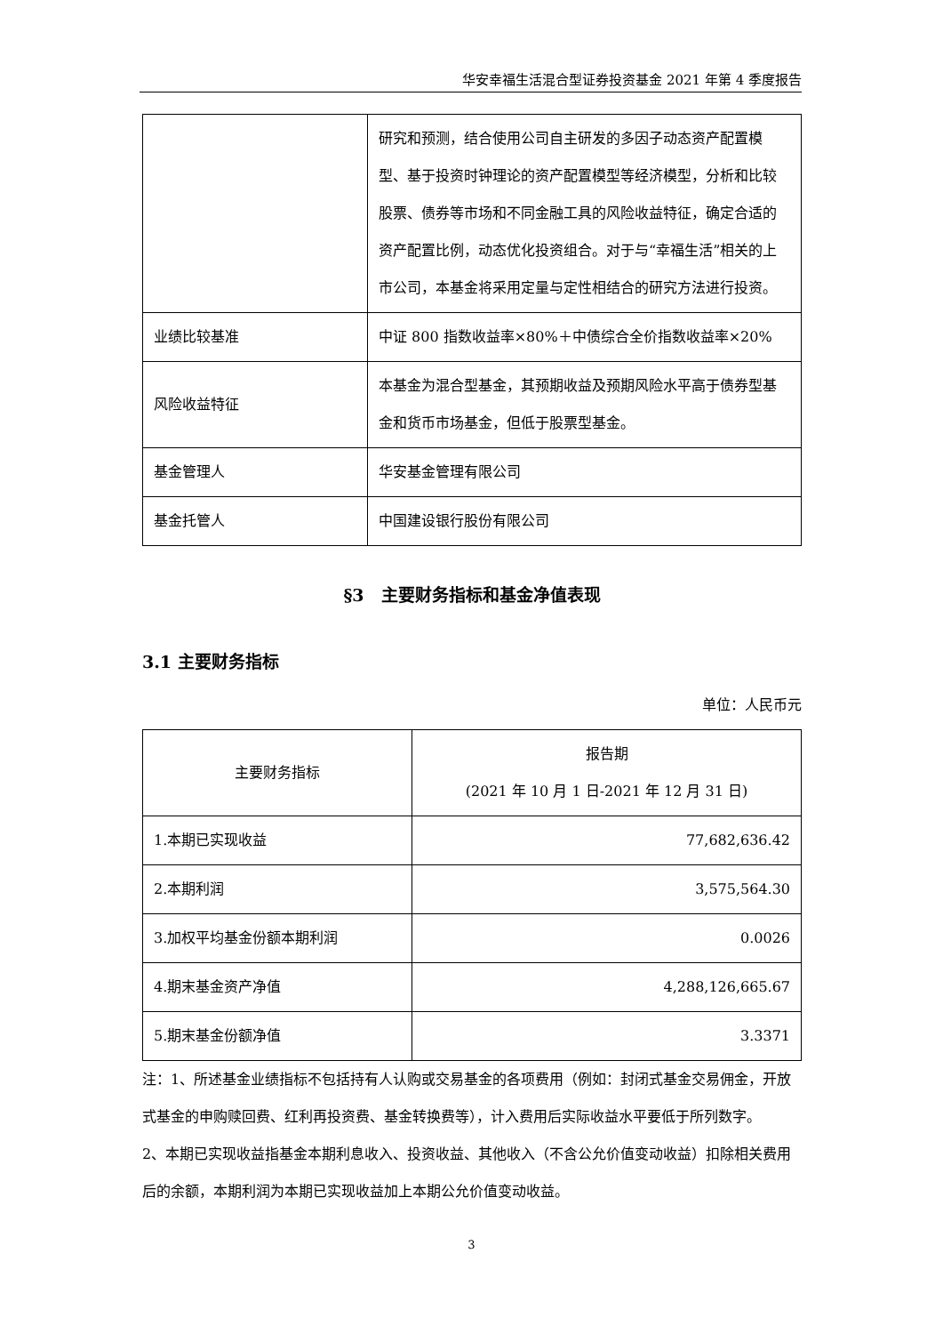华安幸福生活混合型证券投资基金 2021 年第 4 季度报告
| | 研究和预测，结合使用公司自主研发的多因子动态资产配置模型、基于投资时钟理论的资产配置模型等经济模型，分析和比较股票、债券等市场和不同金融工具的风险收益特征，确定合适的资产配置比例，动态优化投资组合。对于与“幸福生活”相关的上市公司，本基金将采用定量与定性相结合的研究方法进行投资。 |
| 业绩比较基准 | 中证 800 指数收益率×80%＋中债综合全价指数收益率×20% |
| 风险收益特征 | 本基金为混合型基金，其预期收益及预期风险水平高于债券型基金和货币市场基金，但低于股票型基金。 |
| 基金管理人 | 华安基金管理有限公司 |
| 基金托管人 | 中国建设银行股份有限公司 |
§3　主要财务指标和基金净值表现
3.1 主要财务指标
单位：人民币元
| 主要财务指标 | 报告期 (2021 年 10 月 1 日-2021 年 12 月 31 日) |
| 1.本期已实现收益 | 77,682,636.42 |
| 2.本期利润 | 3,575,564.30 |
| 3.加权平均基金份额本期利润 | 0.0026 |
| 4.期末基金资产净值 | 4,288,126,665.67 |
| 5.期末基金份额净值 | 3.3371 |
注：1、所述基金业绩指标不包括持有人认购或交易基金的各项费用（例如：封闭式基金交易佣金，开放式基金的申购赎回费、红利再投资费、基金转换费等），计入费用后实际收益水平要低于所列数字。
2、本期已实现收益指基金本期利息收入、投资收益、其他收入（不含公允价值变动收益）扣除相关费用后的余额，本期利润为本期已实现收益加上本期公允价值变动收益。
3